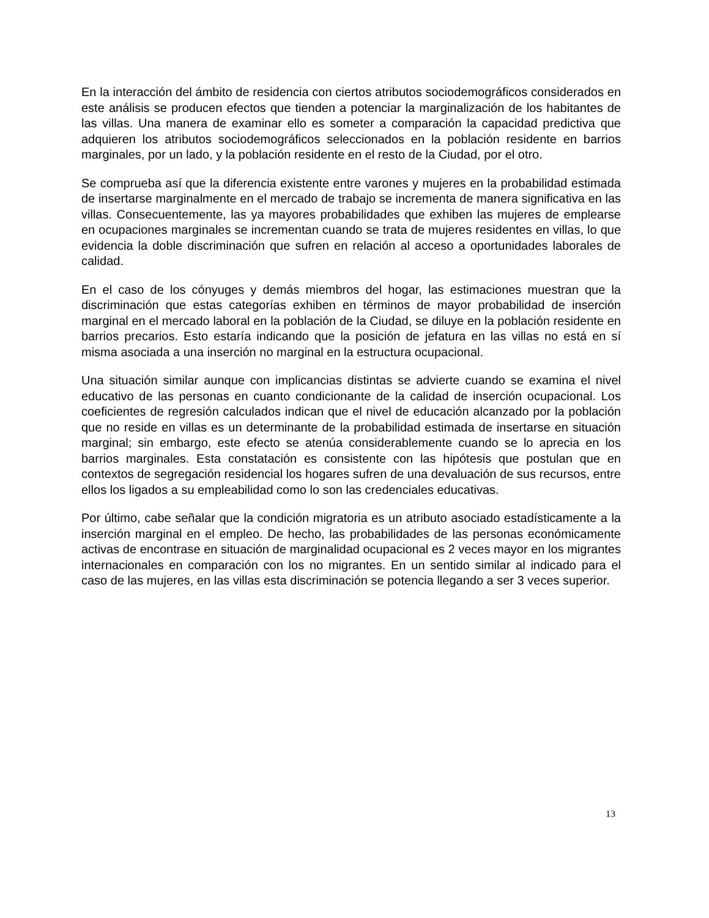En la interacción del ámbito de residencia con ciertos atributos sociodemográficos considerados en este análisis se producen efectos que tienden a potenciar la marginalización de los habitantes de las villas. Una manera de examinar ello es someter a comparación la capacidad predictiva que adquieren los atributos sociodemográficos seleccionados en la población residente en barrios marginales, por un lado, y la población residente en el resto de la Ciudad, por el otro.
Se comprueba así que la diferencia existente entre varones y mujeres en la probabilidad estimada de insertarse marginalmente en el mercado de trabajo se incrementa de manera significativa en las villas. Consecuentemente, las ya mayores probabilidades que exhiben las mujeres de emplearse en ocupaciones marginales se incrementan cuando se trata de mujeres residentes en villas, lo que evidencia la doble discriminación que sufren en relación al acceso a oportunidades laborales de calidad.
En el caso de los cónyuges y demás miembros del hogar, las estimaciones muestran que la discriminación que estas categorías exhiben en términos de mayor probabilidad de inserción marginal en el mercado laboral en la población de la Ciudad, se diluye en la población residente en barrios precarios. Esto estaría indicando que la posición de jefatura en las villas no está en sí misma asociada a una inserción no marginal en la estructura ocupacional.
Una situación similar aunque con implicancias distintas se advierte cuando se examina el nivel educativo de las personas en cuanto condicionante de la calidad de inserción ocupacional. Los coeficientes de regresión calculados indican que el nivel de educación alcanzado por la población que no reside en villas es un determinante de la probabilidad estimada de insertarse en situación marginal; sin embargo, este efecto se atenúa considerablemente cuando se lo aprecia en los barrios marginales. Esta constatación es consistente con las hipótesis que postulan que en contextos de segregación residencial los hogares sufren de una devaluación de sus recursos, entre ellos los ligados a su empleabilidad como lo son las credenciales educativas.
Por último, cabe señalar que la condición migratoria es un atributo asociado estadísticamente a la inserción marginal en el empleo. De hecho, las probabilidades de las personas económicamente activas de encontrase en situación de marginalidad ocupacional es 2 veces mayor en los migrantes internacionales en comparación con los no migrantes. En un sentido similar al indicado para el caso de las mujeres, en las villas esta discriminación se potencia llegando a ser 3 veces superior.
13